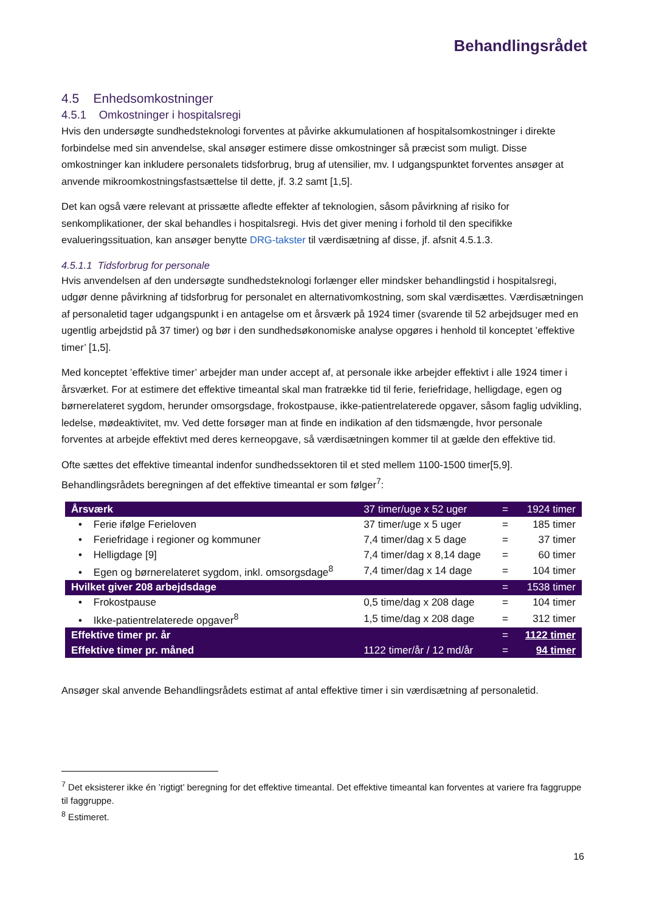Behandlingsrådet
4.5 Enhedsomkostninger
4.5.1 Omkostninger i hospitalsregi
Hvis den undersøgte sundhedsteknologi forventes at påvirke akkumulationen af hospitalsomkostninger i direkte forbindelse med sin anvendelse, skal ansøger estimere disse omkostninger så præcist som muligt. Disse omkostninger kan inkludere personalets tidsforbrug, brug af utensilier, mv. I udgangspunktet forventes ansøger at anvende mikroomkostningsfastsættelse til dette, jf. 3.2 samt [1,5].
Det kan også være relevant at prissætte afledte effekter af teknologien, såsom påvirkning af risiko for senkomplikationer, der skal behandles i hospitalsregi. Hvis det giver mening i forhold til den specifikke evalueringssituation, kan ansøger benytte DRG-takster til værdisætning af disse, jf. afsnit 4.5.1.3.
4.5.1.1 Tidsforbrug for personale
Hvis anvendelsen af den undersøgte sundhedsteknologi forlænger eller mindsker behandlingstid i hospitalsregi, udgør denne påvirkning af tidsforbrug for personalet en alternativomkostning, som skal værdisættes. Værdisætningen af personaletid tager udgangspunkt i en antagelse om et årsværk på 1924 timer (svarende til 52 arbejdsuger med en ugentlig arbejdstid på 37 timer) og bør i den sundhedsøkonomiske analyse opgøres i henhold til konceptet ’effektive timer’ [1,5].
Med konceptet ’effektive timer’ arbejder man under accept af, at personale ikke arbejder effektivt i alle 1924 timer i årsværket. For at estimere det effektive timeantal skal man fratrække tid til ferie, feriefridage, helligdage, egen og børnerelateret sygdom, herunder omsorgsdage, frokostpause, ikke-patientrelaterede opgaver, såsom faglig udvikling, ledelse, mødeaktivitet, mv. Ved dette forsøger man at finde en indikation af den tidsmængde, hvor personale forventes at arbejde effektivt med deres kerneopgave, så værdisætningen kommer til at gælde den effektive tid.
Ofte sættes det effektive timeantal indenfor sundhedssektoren til et sted mellem 1100-1500 timer[5,9]. Behandlingsrådets beregningen af det effektive timeantal er som følger<sup>7</sup>:
| Årsværk | 37 timer/uge x 52 uger | = | 1924 timer |
| • Ferie ifølge Ferieloven | 37 timer/uge x 5 uger | = | 185 timer |
| • Feriefridage i regioner og kommuner | 7,4 timer/dag x 5 dage | = | 37 timer |
| • Helligdage [9] | 7,4 timer/dag x 8,14 dage | = | 60 timer |
| • Egen og børnerelateret sygdom, inkl. omsorgsdage<sup>8</sup> | 7,4 timer/dag x 14 dage | = | 104 timer |
| Hvilket giver 208 arbejdsdage | | = | 1538 timer |
| • Frokostpause | 0,5 time/dag x 208 dage | = | 104 timer |
| • Ikke-patientrelaterede opgaver<sup>8</sup> | 1,5 time/dag x 208 dage | = | 312 timer |
| Effektive timer pr. år | | = | 1122 timer |
| Effektive timer pr. måned | 1122 timer/år / 12 md/år | = | 94 timer |
Ansøger skal anvende Behandlingsrådets estimat af antal effektive timer i sin værdisætning af personaletid.
<sup>7</sup> Det eksisterer ikke én ’rigtigt’ beregning for det effektive timeantal. Det effektive timeantal kan forventes at variere fra faggruppe til faggruppe.
<sup>8</sup> Estimeret.
16